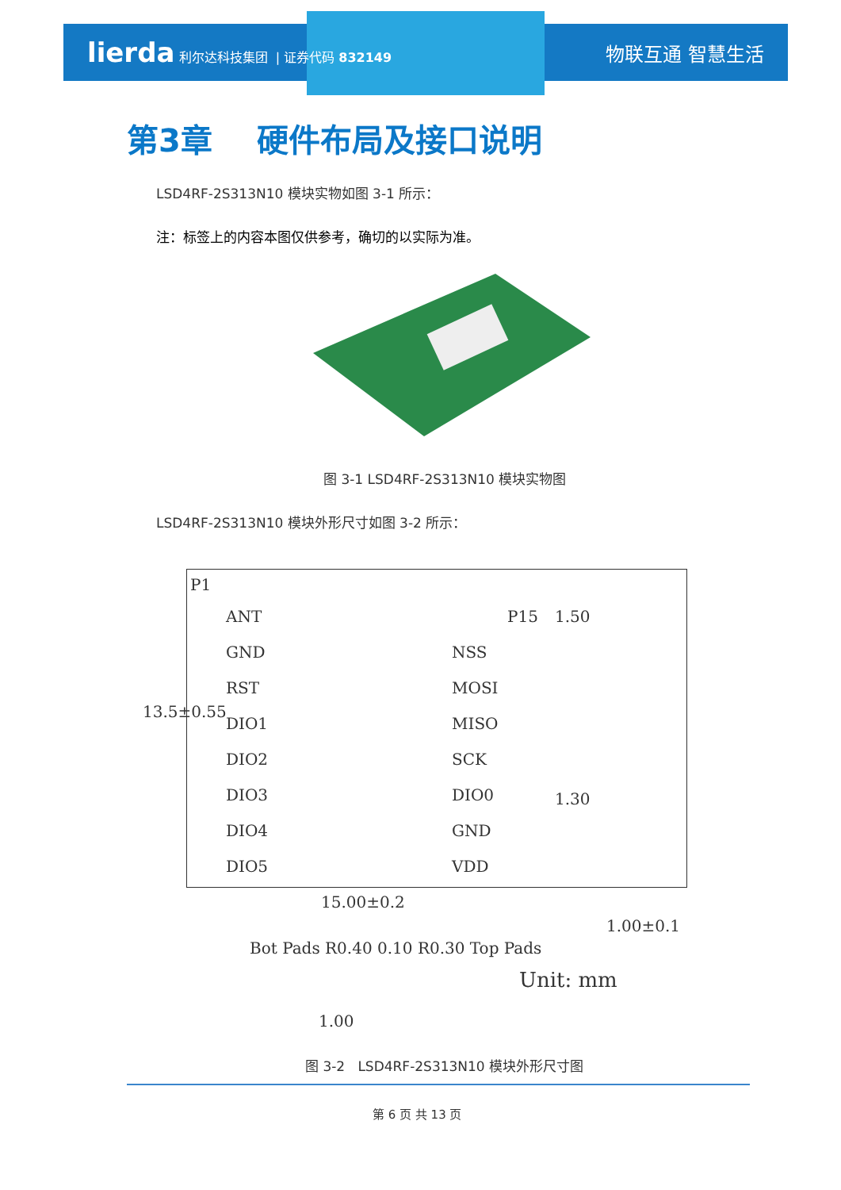lierda 利尔达科技集团 | 证券代码 832149
物联互通 智慧生活
第3章 硬件布局及接口说明
LSD4RF-2S313N10 模块实物如图 3-1 所示：
注：标签上的内容本图仅供参考，确切的以实际为准。
图 3-1 LSD4RF-2S313N10 模块实物图
LSD4RF-2S313N10 模块外形尺寸如图 3-2 所示：
P1
ANT
GND
RST
DIO1
DIO2
DIO3
DIO4
DIO5
P15
NSS
MOSI
MISO
SCK
DIO0
GND
VDD
13.5±0.55
1.50
1.30
15.00±0.2
1.00±0.1
Bot Pads R0.40 0.10 R0.30 Top Pads
Unit: mm
1.00
图 3-2 LSD4RF-2S313N10 模块外形尺寸图
第 6 页 共 13 页